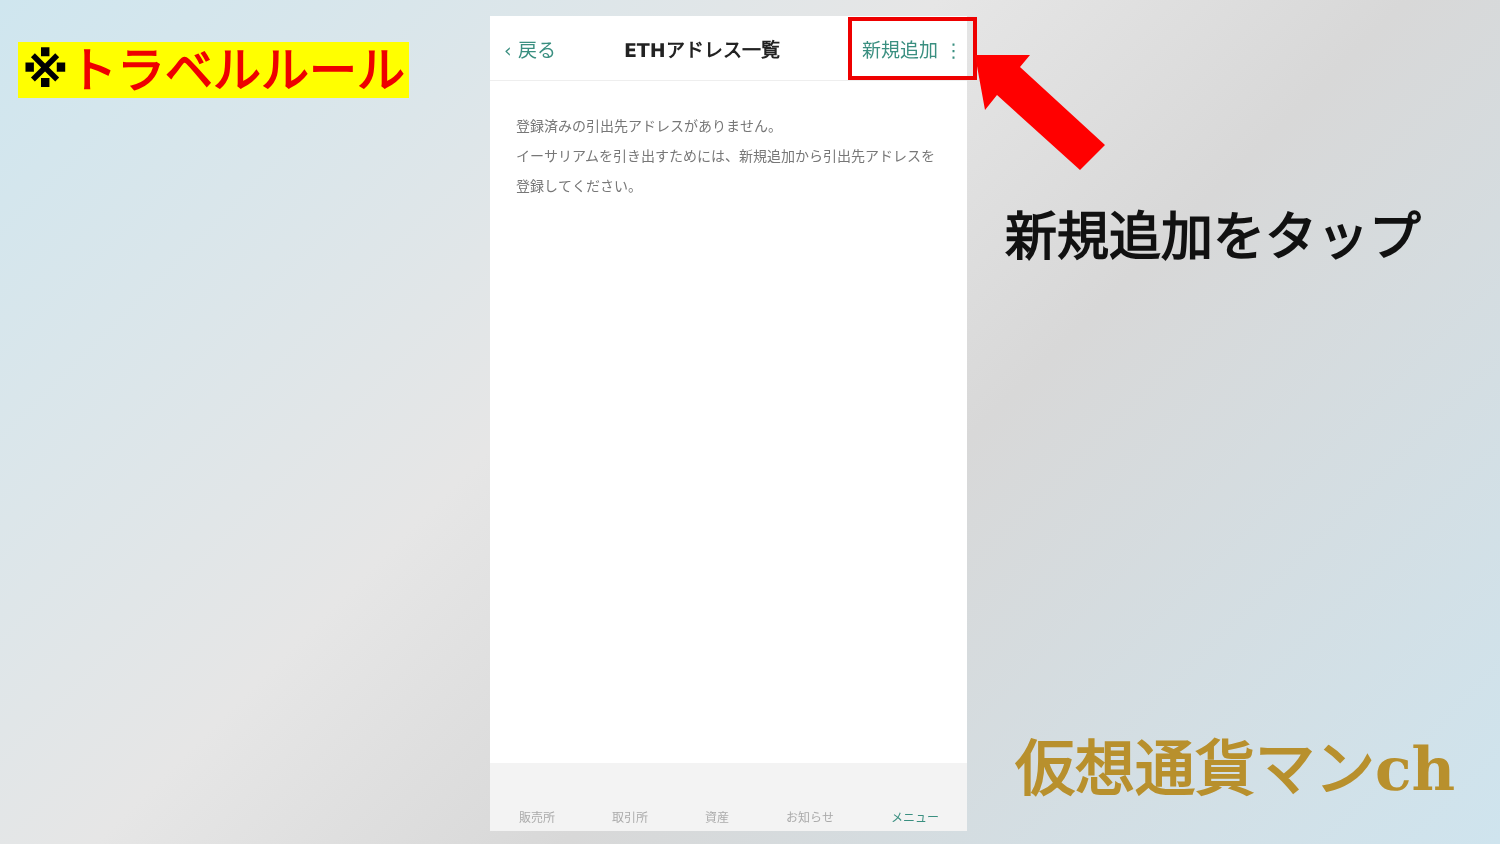※トラベルルール
‹ 戻る ETHアドレス一覧 新規追加 ⋮
登録済みの引出先アドレスがありません。
イーサリアムを引き出すためには、新規追加から引出先アドレスを登録してください。
販売所 取引所 資産 お知らせ メニュー
新規追加をタップ
仮想通貨マンch